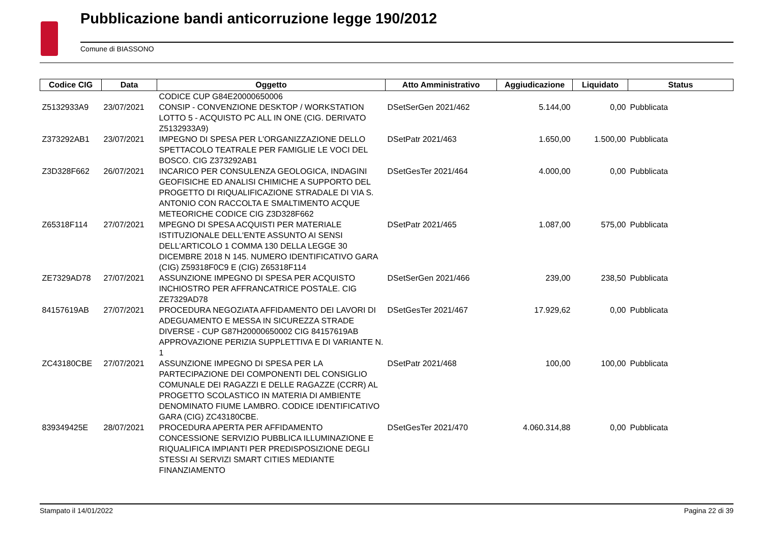Pubblicazione bandi anticorruzione legge 190/2012
Comune di BIASSONO
| Codice CIG | Data | Oggetto | Atto Amministrativo | Aggiudicazione | Liquidato | Status |
| --- | --- | --- | --- | --- | --- | --- |
| | | CODICE CUP G84E20000650006 | | | | |
| Z5132933A9 | 23/07/2021 | CONSIP - CONVENZIONE DESKTOP / WORKSTATION LOTTO 5 - ACQUISTO PC ALL IN ONE (CIG. DERIVATO Z5132933A9) | DSetSerGen 2021/462 | 5.144,00 | 0,00 | Pubblicata |
| Z373292AB1 | 23/07/2021 | IMPEGNO DI SPESA PER L'ORGANIZZAZIONE DELLO SPETTACOLO TEATRALE PER FAMIGLIE LE VOCI DEL BOSCO. CIG Z373292AB1 | DSetPatr 2021/463 | 1.650,00 | 1.500,00 | Pubblicata |
| Z3D328F662 | 26/07/2021 | INCARICO PER CONSULENZA GEOLOGICA, INDAGINI GEOFISICHE ED ANALISI CHIMICHE A SUPPORTO DEL PROGETTO DI RIQUALIFICAZIONE STRADALE DI VIA S. ANTONIO CON RACCOLTA E SMALTIMENTO ACQUE METEORICHE CODICE CIG Z3D328F662 | DSetGesTer 2021/464 | 4.000,00 | 0,00 | Pubblicata |
| Z65318F114 | 27/07/2021 | MPEGNO DI SPESA ACQUISTI PER MATERIALE ISTITUZIONALE DELL'ENTE ASSUNTO AI SENSI DELL'ARTICOLO 1 COMMA 130 DELLA LEGGE 30 DICEMBRE 2018 N 145. NUMERO IDENTIFICATIVO GARA (CIG) Z59318F0C9 E (CIG) Z65318F114 | DSetPatr 2021/465 | 1.087,00 | 575,00 | Pubblicata |
| ZE7329AD78 | 27/07/2021 | ASSUNZIONE IMPEGNO DI SPESA PER ACQUISTO INCHIOSTRO PER AFFRANCATRICE POSTALE. CIG ZE7329AD78 | DSetSerGen 2021/466 | 239,00 | 238,50 | Pubblicata |
| 84157619AB | 27/07/2021 | PROCEDURA NEGOZIATA AFFIDAMENTO DEI LAVORI DI ADEGUAMENTO E MESSA IN SICUREZZA STRADE DIVERSE - CUP G87H20000650002 CIG 84157619AB APPROVAZIONE PERIZIA SUPPLETTIVA E DI VARIANTE N. 1 | DSetGesTer 2021/467 | 17.929,62 | 0,00 | Pubblicata |
| ZC43180CBE | 27/07/2021 | ASSUNZIONE IMPEGNO DI SPESA PER LA PARTECIPAZIONE DEI COMPONENTI DEL CONSIGLIO COMUNALE DEI RAGAZZI E DELLE RAGAZZE (CCRR) AL PROGETTO SCOLASTICO IN MATERIA DI AMBIENTE DENOMINATO FIUME LAMBRO. CODICE IDENTIFICATIVO GARA (CIG) ZC43180CBE. | DSetPatr 2021/468 | 100,00 | 100,00 | Pubblicata |
| 839349425E | 28/07/2021 | PROCEDURA APERTA PER AFFIDAMENTO CONCESSIONE SERVIZIO PUBBLICA ILLUMINAZIONE E RIQUALIFICA IMPIANTI PER PREDISPOSIZIONE DEGLI STESSI AI SERVIZI SMART CITIES MEDIANTE FINANZIAMENTO | DSetGesTer 2021/470 | 4.060.314,88 | 0,00 | Pubblicata |
Stampato il 14/01/2022 Pagina 22 di 39